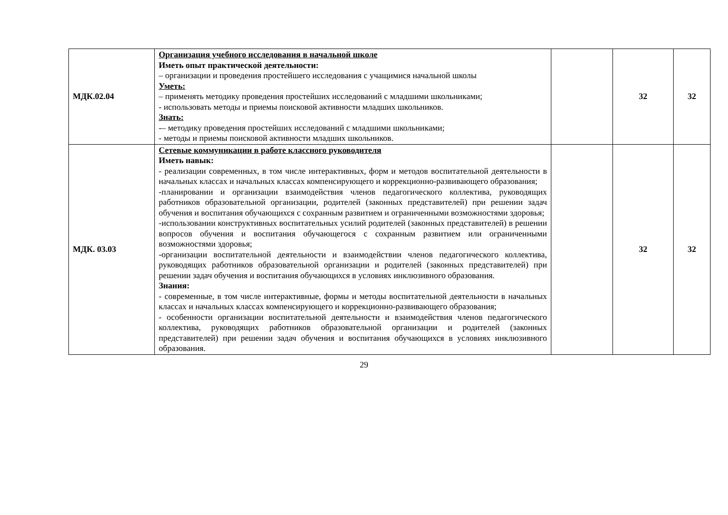| МДК.02.04 | Организация учебного исследования в начальной школе Иметь опыт практической деятельности: – организации и проведения простейшего исследования с учащимися начальной школы Уметь: – применять методику проведения простейших исследований с младшими школьниками; - использовать методы и приемы поисковой активности младших школьников. Знать: -– методику проведения простейших исследований с младшими школьниками; - методы и приемы поисковой активности младших школьников. | | 32 | 32 |
| МДК. 03.03 | Сетевые коммуникации в работе классного руководителя Иметь навык: - реализации современных, в том числе интерактивных, форм и методов воспитательной деятельности в начальных классах и начальных классах компенсирующего и коррекционно-развивающего образования; -планировании и организации взаимодействия членов педагогического коллектива, руководящих работников образовательной организации, родителей (законных представителей) при решении задач обучения и воспитания обучающихся с сохранным развитием и ограниченными возможностями здоровья; -использовании конструктивных воспитательных усилий родителей (законных представителей) в решении вопросов обучения и воспитания обучающегося с сохранным развитием или ограниченными возможностями здоровья; -организации воспитательной деятельности и взаимодействии членов педагогического коллектива, руководящих работников образовательной организации и родителей (законных представителей) при решении задач обучения и воспитания обучающихся в условиях инклюзивного образования. Знания: - современные, в том числе интерактивные, формы и методы воспитательной деятельности в начальных классах и начальных классах компенсирующего и коррекционно-развивающего образования; - особенности организации воспитательной деятельности и взаимодействия членов педагогического коллектива, руководящих работников образовательной организации и родителей (законных представителей) при решении задач обучения и воспитания обучающихся в условиях инклюзивного образования. | | 32 | 32 |
29